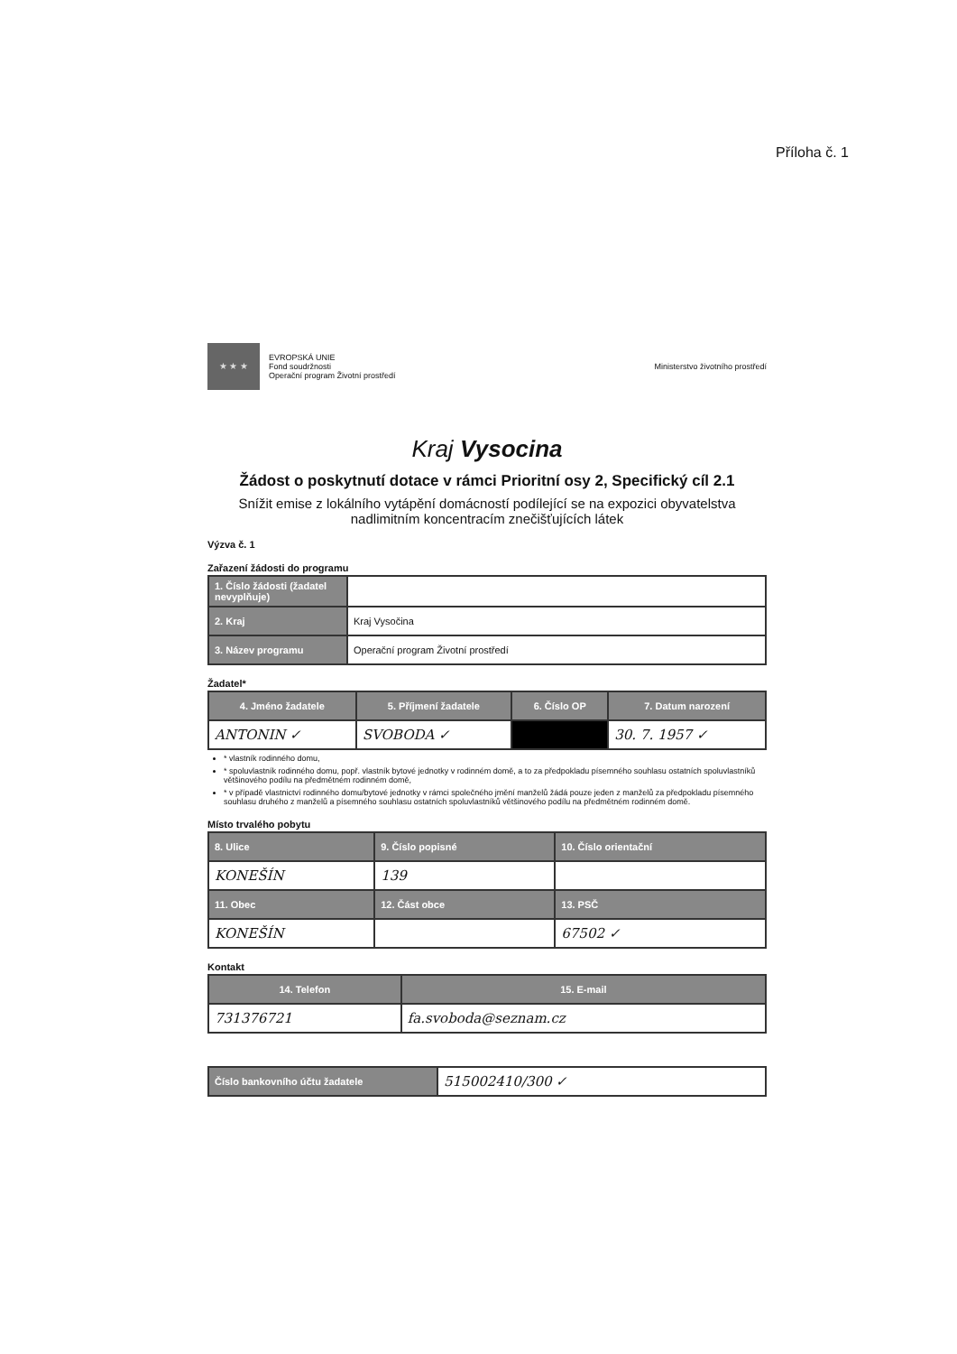Příloha č. 1
★ ★ ★
EVROPSKÁ UNIE
Fond soudržnosti
Operační program Životní prostředí
Ministerstvo životního prostředí
Kraj Vysocina
Žádost o poskytnutí dotace v rámci Prioritní osy 2, Specifický cíl 2.1
Snížit emise z lokálního vytápění domácností podílející se na expozici obyvatelstva nadlimitním koncentracím znečišťujících látek
Výzva č. 1
Zařazení žádosti do programu
| 1. Číslo žádosti (žadatel nevyplňuje) | |
| 2. Kraj | Kraj Vysočina |
| 3. Název programu | Operační program Životní prostředí |
Žadatel*
| 4. Jméno žadatele | 5. Příjmení žadatele | 6. Číslo OP | 7. Datum narození |
| --- | --- | --- | --- |
| ANTONIN ✓ | SVOBODA ✓ | | 30. 7. 1957 ✓ |
* vlastník rodinného domu,
* spoluvlastník rodinného domu, popř. vlastník bytové jednotky v rodinném domě, a to za předpokladu písemného souhlasu ostatních spoluvlastníků většinového podílu na předmětném rodinném domě,
* v případě vlastnictví rodinného domu/bytové jednotky v rámci společného jmění manželů žádá pouze jeden z manželů za předpokladu písemného souhlasu druhého z manželů a písemného souhlasu ostatních spoluvlastníků většinového podílu na předmětném rodinném domě.
Místo trvalého pobytu
| 8. Ulice | 9. Číslo popisné | 10. Číslo orientační |
| --- | --- | --- |
| KONEŠÍN | 139 | |
| 11. Obec | 12. Část obce | 13. PSČ |
| KONEŠÍN | | 67502 ✓ |
Kontakt
| 14. Telefon | 15. E-mail |
| --- | --- |
| 731376721 | fa.svoboda@seznam.cz |
| Číslo bankovního účtu žadatele | 515002410/300 ✓ |